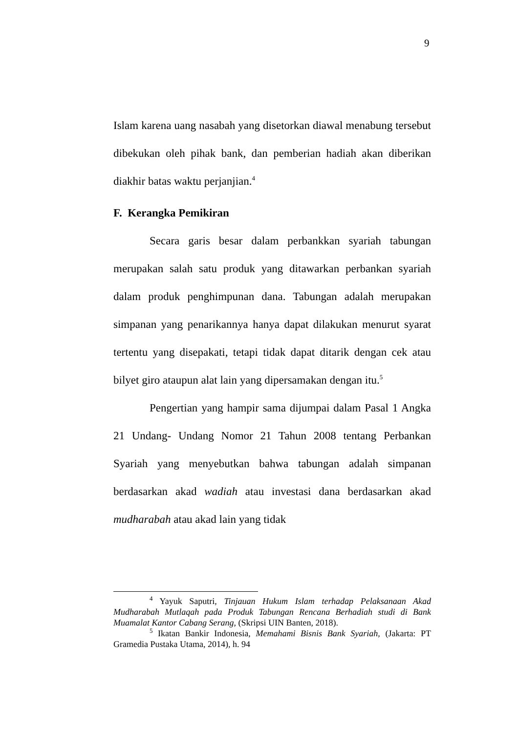9
Islam karena uang nasabah yang disetorkan diawal menabung tersebut dibekukan oleh pihak bank, dan pemberian hadiah akan diberikan diakhir batas waktu perjanjian.<sup>4</sup>
F. Kerangka Pemikiran
Secara garis besar dalam perbankkan syariah tabungan merupakan salah satu produk yang ditawarkan perbankan syariah dalam produk penghimpunan dana. Tabungan adalah merupakan simpanan yang penarikannya hanya dapat dilakukan menurut syarat tertentu yang disepakati, tetapi tidak dapat ditarik dengan cek atau bilyet giro ataupun alat lain yang dipersamakan dengan itu.<sup>5</sup>
Pengertian yang hampir sama dijumpai dalam Pasal 1 Angka 21 Undang- Undang Nomor 21 Tahun 2008 tentang Perbankan Syariah yang menyebutkan bahwa tabungan adalah simpanan berdasarkan akad wadiah atau investasi dana berdasarkan akad mudharabah atau akad lain yang tidak
<sup>4</sup> Yayuk Saputri, Tinjauan Hukum Islam terhadap Pelaksanaan Akad Mudharabah Mutlaqah pada Produk Tabungan Rencana Berhadiah studi di Bank Muamalat Kantor Cabang Serang, (Skripsi UIN Banten, 2018).
<sup>5</sup> Ikatan Bankir Indonesia, Memahami Bisnis Bank Syariah, (Jakarta: PT Gramedia Pustaka Utama, 2014), h. 94